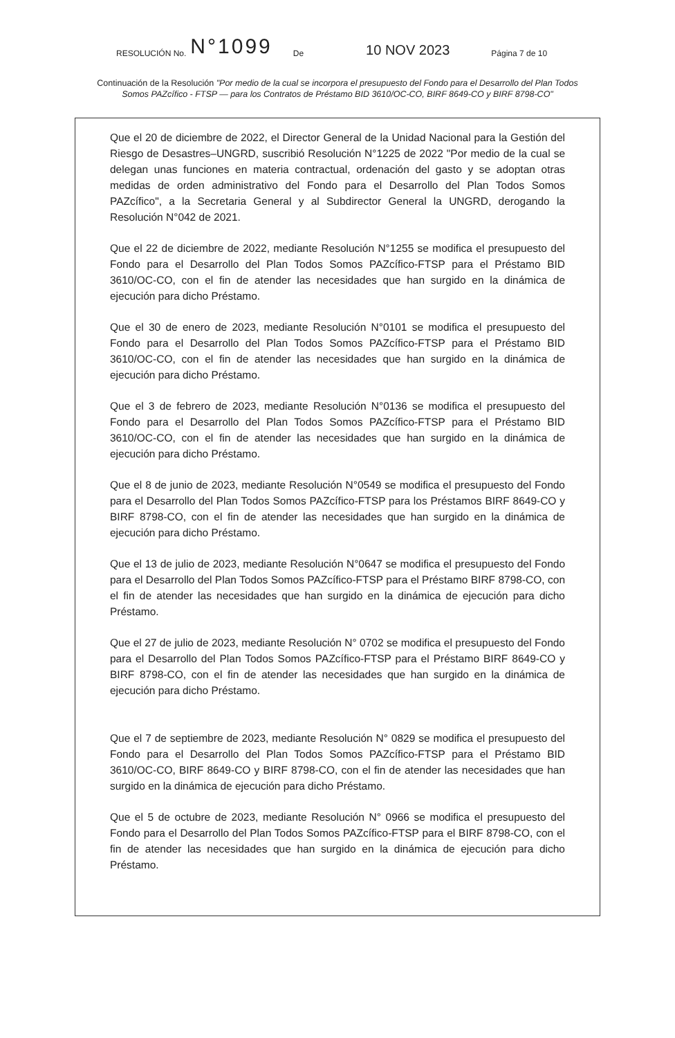RESOLUCIÓN No. N°1099 De 10 NOV 2023 Página 7 de 10
Continuación de la Resolución "Por medio de la cual se incorpora el presupuesto del Fondo para el Desarrollo del Plan Todos Somos PAZcífico - FTSP — para los Contratos de Préstamo BID 3610/OC-CO, BIRF 8649-CO y BIRF 8798-CO"
Que el 20 de diciembre de 2022, el Director General de la Unidad Nacional para la Gestión del Riesgo de Desastres–UNGRD, suscribió Resolución N°1225 de 2022 "Por medio de la cual se delegan unas funciones en materia contractual, ordenación del gasto y se adoptan otras medidas de orden administrativo del Fondo para el Desarrollo del Plan Todos Somos PAZcífico", a la Secretaria General y al Subdirector General la UNGRD, derogando la Resolución N°042 de 2021.
Que el 22 de diciembre de 2022, mediante Resolución N°1255 se modifica el presupuesto del Fondo para el Desarrollo del Plan Todos Somos PAZcífico-FTSP para el Préstamo BID 3610/OC-CO, con el fin de atender las necesidades que han surgido en la dinámica de ejecución para dicho Préstamo.
Que el 30 de enero de 2023, mediante Resolución N°0101 se modifica el presupuesto del Fondo para el Desarrollo del Plan Todos Somos PAZcífico-FTSP para el Préstamo BID 3610/OC-CO, con el fin de atender las necesidades que han surgido en la dinámica de ejecución para dicho Préstamo.
Que el 3 de febrero de 2023, mediante Resolución N°0136 se modifica el presupuesto del Fondo para el Desarrollo del Plan Todos Somos PAZcífico-FTSP para el Préstamo BID 3610/OC-CO, con el fin de atender las necesidades que han surgido en la dinámica de ejecución para dicho Préstamo.
Que el 8 de junio de 2023, mediante Resolución N°0549 se modifica el presupuesto del Fondo para el Desarrollo del Plan Todos Somos PAZcífico-FTSP para los Préstamos BIRF 8649-CO y BIRF 8798-CO, con el fin de atender las necesidades que han surgido en la dinámica de ejecución para dicho Préstamo.
Que el 13 de julio de 2023, mediante Resolución N°0647 se modifica el presupuesto del Fondo para el Desarrollo del Plan Todos Somos PAZcífico-FTSP para el Préstamo BIRF 8798-CO, con el fin de atender las necesidades que han surgido en la dinámica de ejecución para dicho Préstamo.
Que el 27 de julio de 2023, mediante Resolución N° 0702 se modifica el presupuesto del Fondo para el Desarrollo del Plan Todos Somos PAZcífico-FTSP para el Préstamo BIRF 8649-CO y BIRF 8798-CO, con el fin de atender las necesidades que han surgido en la dinámica de ejecución para dicho Préstamo.
Que el 7 de septiembre de 2023, mediante Resolución N° 0829 se modifica el presupuesto del Fondo para el Desarrollo del Plan Todos Somos PAZcífico-FTSP para el Préstamo BID 3610/OC-CO, BIRF 8649-CO y BIRF 8798-CO, con el fin de atender las necesidades que han surgido en la dinámica de ejecución para dicho Préstamo.
Que el 5 de octubre de 2023, mediante Resolución N° 0966 se modifica el presupuesto del Fondo para el Desarrollo del Plan Todos Somos PAZcífico-FTSP para el BIRF 8798-CO, con el fin de atender las necesidades que han surgido en la dinámica de ejecución para dicho Préstamo.